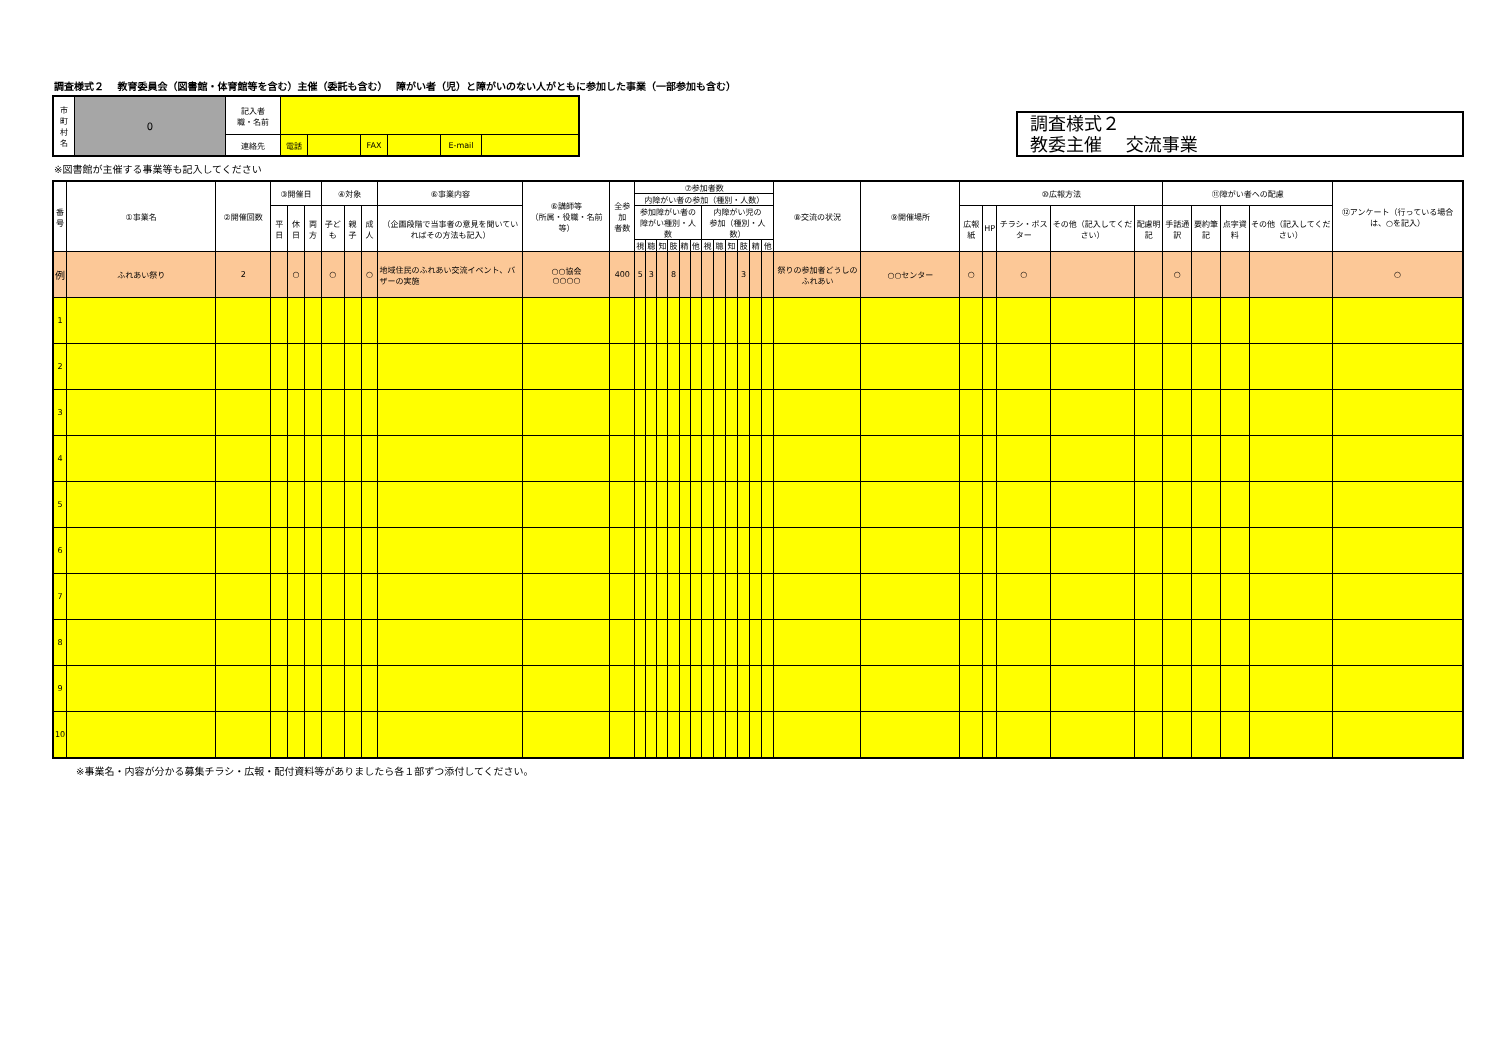調査様式２　 教育委員会（図書館・体育館等を含む）主催（委託も含む）　 障がい者（児）と障がいのない人がともに参加した事業（一部参加も含む）
| 市 町 村 名 | 0 | 記入者 職・名前 | | | | | | |
| | | 連絡先 | 電話 | | FAX | | E-mail | |
調査様式２
教委主催　 交流事業
※図書館が主催する事業等も記入してください
| 番 号 | ①事業名 | ②開催回数 | ③開催日 | | | ④対象 | | | ⑥事業内容 | ⑥講師等 （所属・役職・名前等） | 全参加 者数 | ⑦参加者数 | | | | | | | | | | | | ⑧交流の状況 | ⑨開催場所 | ⑩広報方法 | | | | | ⑪障がい者への配慮 | | | | ⑫アンケート（行っている場合は、○を記入） |
| --- | --- | --- | --- | --- | --- | --- | --- | --- | --- | --- | --- | --- | --- | --- | --- | --- | --- | --- | --- | --- | --- | --- | --- | --- | --- | --- | --- | --- | --- | --- | --- | --- | --- | --- | --- |
| | | | | | | | | | | | | 内障がい者の参加（種別・人数） | | | | | | | | | | | | | | | | | | | | | | | |
| | | | 平日 | 休日 | 両方 | 子ども | 親子 | 成人 | （企画段階で当事者の意見を聞いていればその方法も記入） | | | 参加障がい者の 障がい種別・人数 | | | | | | 内障がい児の 参加（種別・人数） | | | | | | | | 広報紙 | HP | チラシ・ポスター | その他（記入してください） | 配慮明記 | 手話通訳 | 要約筆記 | 点字資料 | その他（記入してください） | |
| | | | | | | | | | | | | 視 | 聴 | 知 | 肢 | 精 | 他 | 視 | 聴 | 知 | 肢 | 精 | 他 | | | | | | | | | | | | |
| 例 | ふれあい祭り | 2 | | ○ | | ○ | | ○ | 地域住民のふれあい交流イベント、バザーの実施 | ○○協会 ○○○○ | 400 | 5 | 3 | | 8 | | | | | | 3 | | | 祭りの参加者どうしのふれあい | ○○センター | ○ | | ○ | | | ○ | | | | ○ |
| 1 | | | | | | | | | | | | | | | | | | | | | | | | | | | | | | | | | | | |
| 2 | | | | | | | | | | | | | | | | | | | | | | | | | | | | | | | | | | | |
| 3 | | | | | | | | | | | | | | | | | | | | | | | | | | | | | | | | | | | |
| 4 | | | | | | | | | | | | | | | | | | | | | | | | | | | | | | | | | | | |
| 5 | | | | | | | | | | | | | | | | | | | | | | | | | | | | | | | | | | | |
| 6 | | | | | | | | | | | | | | | | | | | | | | | | | | | | | | | | | | | |
| 7 | | | | | | | | | | | | | | | | | | | | | | | | | | | | | | | | | | | |
| 8 | | | | | | | | | | | | | | | | | | | | | | | | | | | | | | | | | | | |
| 9 | | | | | | | | | | | | | | | | | | | | | | | | | | | | | | | | | | | |
| 10 | | | | | | | | | | | | | | | | | | | | | | | | | | | | | | | | | | | |
※事業名・内容が分かる募集チラシ・広報・配付資料等がありましたら各１部ずつ添付してください。